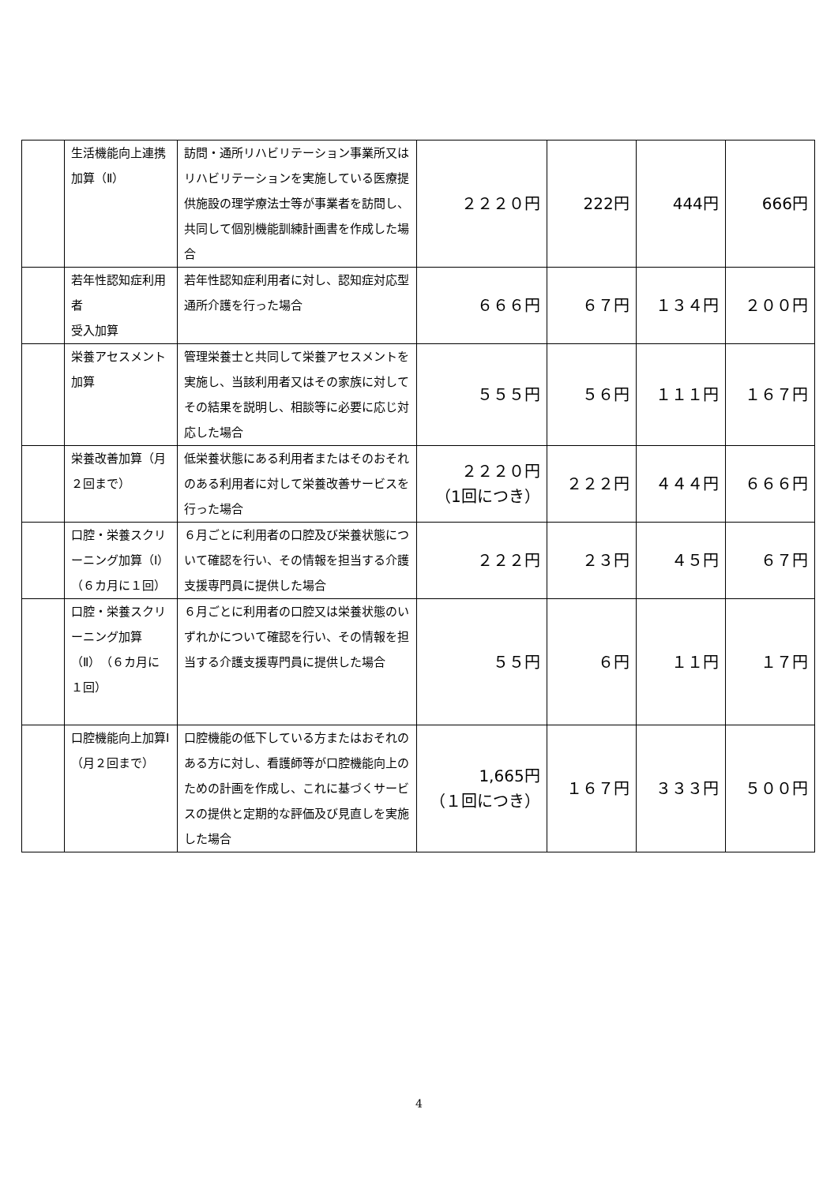| | 生活機能向上連携加算（Ⅱ） | 訪問・通所リハビリテーション事業所又はリハビリテーションを実施している医療提供施設の理学療法士等が事業者を訪問し、共同して個別機能訓練計画書を作成した場合 | ２２２０円 | 222円 | 444円 | 666円 |
| | 若年性認知症利用者 受入加算 | 若年性認知症利用者に対し、認知症対応型通所介護を行った場合 | ６６６円 | ６７円 | １３４円 | ２００円 |
| | 栄養アセスメント加算 | 管理栄養士と共同して栄養アセスメントを実施し、当該利用者又はその家族に対してその結果を説明し、相談等に必要に応じ対応した場合 | ５５５円 | ５６円 | １１１円 | １６７円 |
| | 栄養改善加算（月２回まで） | 低栄養状態にある利用者またはそのおそれのある利用者に対して栄養改善サービスを行った場合 | ２２２０円 （1回につき） | ２２２円 | ４４４円 | ６６６円 |
| | 口腔・栄養スクリーニング加算（Ⅰ）（６カ月に１回） | ６月ごとに利用者の口腔及び栄養状態について確認を行い、その情報を担当する介護支援専門員に提供した場合 | ２２２円 | ２３円 | ４５円 | ６７円 |
| | 口腔・栄養スクリーニング加算（Ⅱ）（６カ月に１回） | ６月ごとに利用者の口腔又は栄養状態のいずれかについて確認を行い、その情報を担当する介護支援専門員に提供した場合 | ５５円 | ６円 | １１円 | １７円 |
| | 口腔機能向上加算Ⅰ （月２回まで） | 口腔機能の低下している方またはおそれのある方に対し、看護師等が口腔機能向上のための計画を作成し、これに基づくサービスの提供と定期的な評価及び見直しを実施した場合 | 1,665円 （１回につき） | １６７円 | ３３３円 | ５００円 |
4